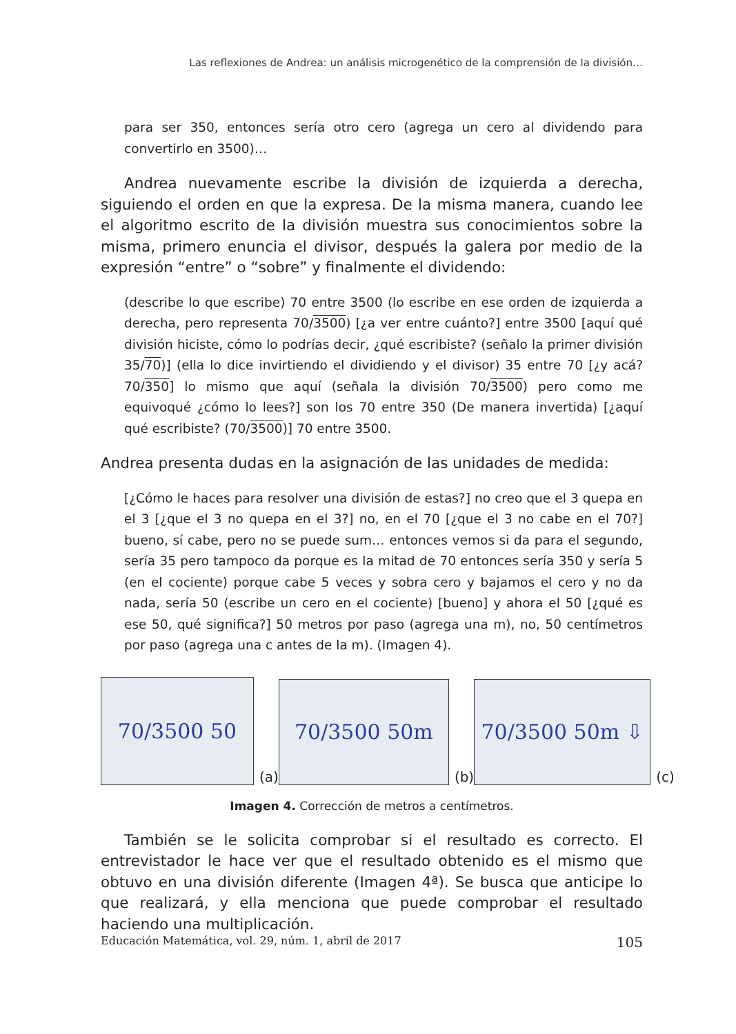Las reflexiones de Andrea: un análisis microgenético de la comprensión de la división…
para ser 350, entonces sería otro cero (agrega un cero al dividendo para convertirlo en 3500)…
Andrea nuevamente escribe la división de izquierda a derecha, siguiendo el orden en que la expresa. De la misma manera, cuando lee el algoritmo escrito de la división muestra sus conocimientos sobre la misma, primero enuncia el divisor, después la galera por medio de la expresión “entre” o “sobre” y finalmente el dividendo:
(describe lo que escribe) 70 entre 3500 (lo escribe en ese orden de izquierda a derecha, pero representa 70/3500) [¿a ver entre cuánto?] entre 3500 [aquí qué división hiciste, cómo lo podrías decir, ¿qué escribiste? (señalo la primer división 35/70)] (ella lo dice invirtiendo el dividiendo y el divisor) 35 entre 70 [¿y acá? 70/350] lo mismo que aquí (señala la división 70/3500) pero como me equivoqué ¿cómo lo lees?] son los 70 entre 350 (De manera invertida) [¿aquí qué escribiste? (70/3500)] 70 entre 3500.
Andrea presenta dudas en la asignación de las unidades de medida:
[¿Cómo le haces para resolver una división de estas?] no creo que el 3 quepa en el 3 [¿que el 3 no quepa en el 3?] no, en el 70 [¿que el 3 no cabe en el 70?] bueno, sí cabe, pero no se puede sum… entonces vemos si da para el segundo, sería 35 pero tampoco da porque es la mitad de 70 entonces sería 350 y sería 5 (en el cociente) porque cabe 5 veces y sobra cero y bajamos el cero y no da nada, sería 50 (escribe un cero en el cociente) [bueno] y ahora el 50 [¿qué es ese 50, qué significa?] 50 metros por paso (agrega una m), no, 50 centímetros por paso (agrega una c antes de la m). (Imagen 4).
70/3500 50
(a)
70/3500 50m
(b)
70/3500 50m ⇩
(c)
Imagen 4. Corrección de metros a centímetros.
También se le solicita comprobar si el resultado es correcto. El entrevistador le hace ver que el resultado obtenido es el mismo que obtuvo en una división diferente (Imagen 4ª). Se busca que anticipe lo que realizará, y ella menciona que puede comprobar el resultado haciendo una multiplicación.
Educación Matemática, vol. 29, núm. 1, abril de 2017 105